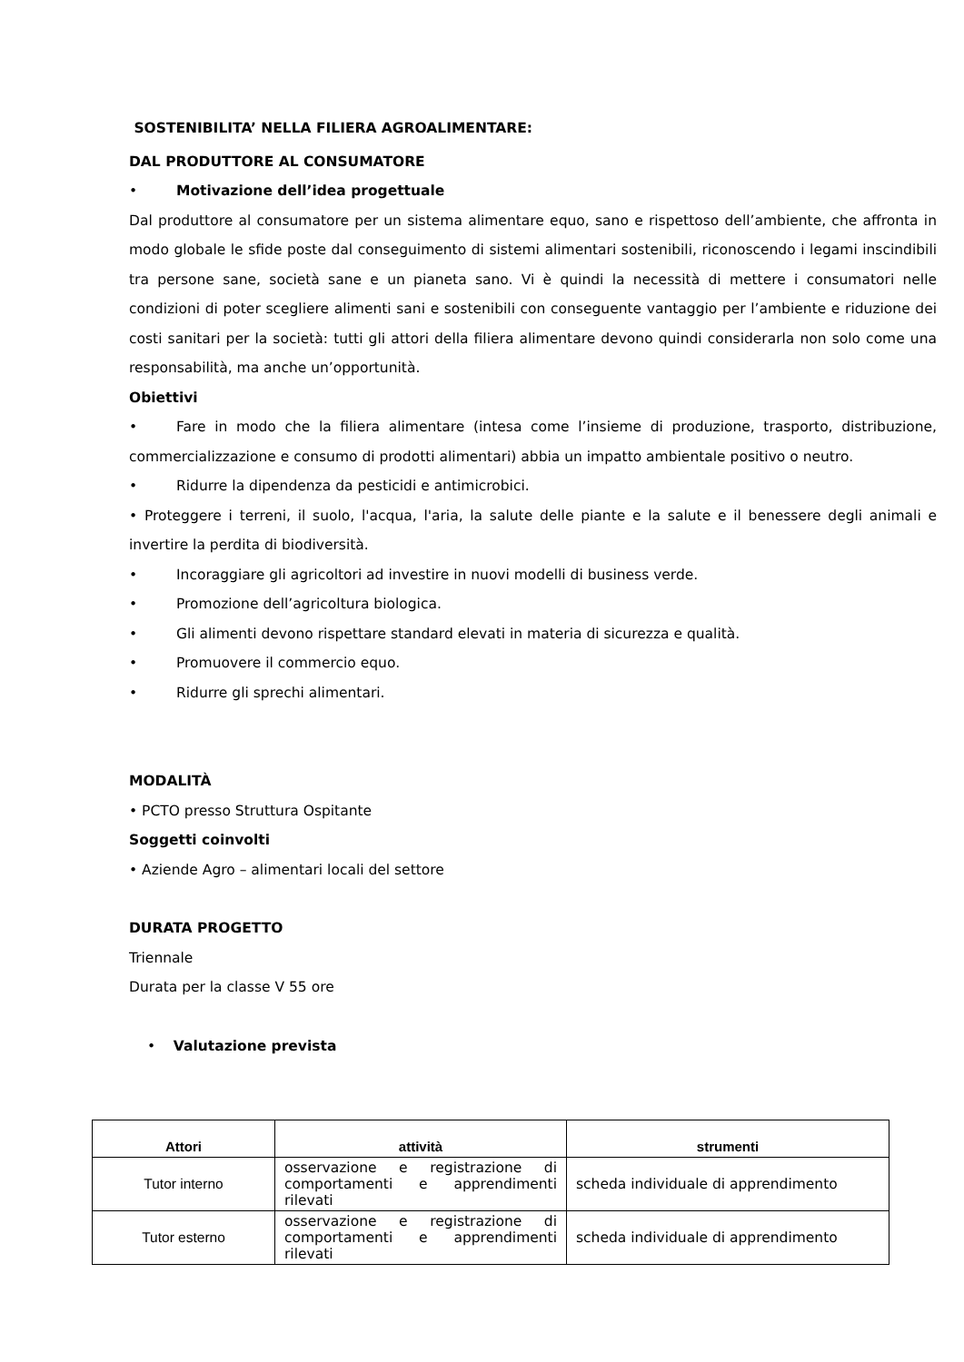SOSTENIBILITA’ NELLA FILIERA AGROALIMENTARE:
DAL PRODUTTORE AL CONSUMATORE
• Motivazione dell’idea progettuale
Dal produttore al consumatore per un sistema alimentare equo, sano e rispettoso dell’ambiente, che affronta in modo globale le sfide poste dal conseguimento di sistemi alimentari sostenibili, riconoscendo i legami inscindibili tra persone sane, società sane e un pianeta sano. Vi è quindi la necessità di mettere i consumatori nelle condizioni di poter scegliere alimenti sani e sostenibili con conseguente vantaggio per l’ambiente e riduzione dei costi sanitari per la società: tutti gli attori della filiera alimentare devono quindi considerarla non solo come una responsabilità, ma anche un’opportunità.
Obiettivi
• Fare in modo che la filiera alimentare (intesa come l’insieme di produzione, trasporto, distribuzione, commercializzazione e consumo di prodotti alimentari) abbia un impatto ambientale positivo o neutro.
• Ridurre la dipendenza da pesticidi e antimicrobici.
• Proteggere i terreni, il suolo, l'acqua, l'aria, la salute delle piante e la salute e il benessere degli animali e invertire la perdita di biodiversità.
• Incoraggiare gli agricoltori ad investire in nuovi modelli di business verde.
• Promozione dell’agricoltura biologica.
• Gli alimenti devono rispettare standard elevati in materia di sicurezza e qualità.
• Promuovere il commercio equo.
• Ridurre gli sprechi alimentari.
MODALITÀ
• PCTO presso Struttura Ospitante
Soggetti coinvolti
• Aziende Agro – alimentari locali del settore
DURATA PROGETTO
Triennale
Durata per la classe V 55 ore
• Valutazione prevista
| Attori | attività | strumenti |
| --- | --- | --- |
| Tutor interno | osservazione e registrazione di comportamenti e apprendimenti rilevati | scheda individuale di apprendimento |
| Tutor esterno | osservazione e registrazione di comportamenti e apprendimenti rilevati | scheda individuale di apprendimento |